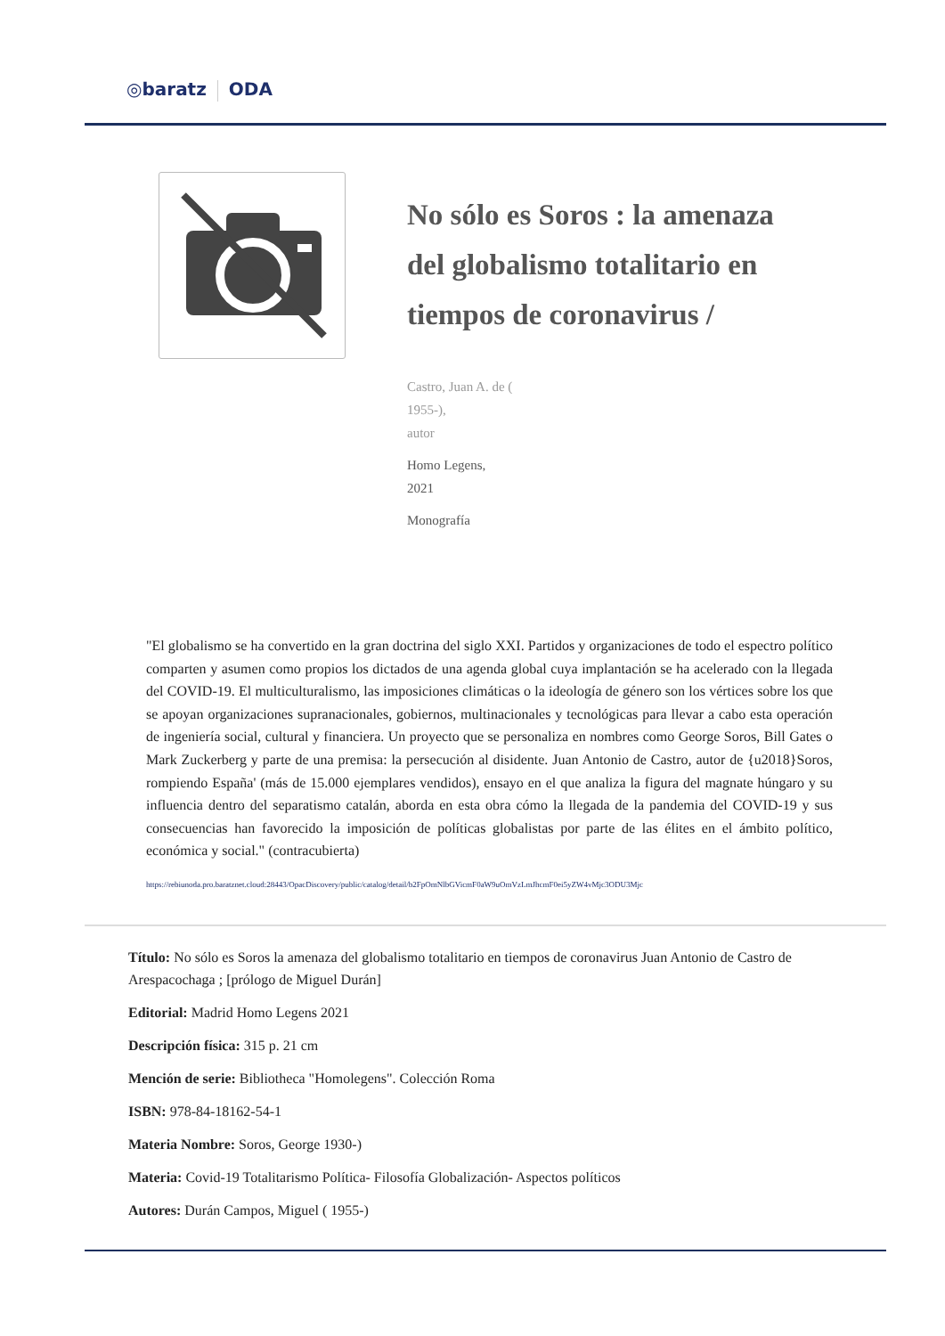◎baratz ODA
No sólo es Soros : la amenaza del globalismo totalitario en tiempos de coronavirus /
Castro, Juan A. de (
1955-),
autor
Homo Legens,
2021
Monografía
"El globalismo se ha convertido en la gran doctrina del siglo XXI. Partidos y organizaciones de todo el espectro político comparten y asumen como propios los dictados de una agenda global cuya implantación se ha acelerado con la llegada del COVID-19. El multiculturalismo, las imposiciones climáticas o la ideología de género son los vértices sobre los que se apoyan organizaciones supranacionales, gobiernos, multinacionales y tecnológicas para llevar a cabo esta operación de ingeniería social, cultural y financiera. Un proyecto que se personaliza en nombres como George Soros, Bill Gates o Mark Zuckerberg y parte de una premisa: la persecución al disidente. Juan Antonio de Castro, autor de {u2018}Soros, rompiendo España' (más de 15.000 ejemplares vendidos), ensayo en el que analiza la figura del magnate húngaro y su influencia dentro del separatismo catalán, aborda en esta obra cómo la llegada de la pandemia del COVID-19 y sus consecuencias han favorecido la imposición de políticas globalistas por parte de las élites en el ámbito político, económica y social." (contracubierta)
https://rebiunoda.pro.baratznet.cloud:28443/OpacDiscovery/public/catalog/detail/b2FpOmNlbGVicmF0aW9uOmVzLmJhcmF0ei5yZW4vMjc3ODU3Mjc
Título: No sólo es Soros la amenaza del globalismo totalitario en tiempos de coronavirus Juan Antonio de Castro de Arespacochaga ; [prólogo de Miguel Durán]
Editorial: Madrid Homo Legens 2021
Descripción física: 315 p. 21 cm
Mención de serie: Bibliotheca "Homolegens". Colección Roma
ISBN: 978-84-18162-54-1
Materia Nombre: Soros, George 1930-)
Materia: Covid-19 Totalitarismo Política- Filosofía Globalización- Aspectos políticos
Autores: Durán Campos, Miguel ( 1955-)